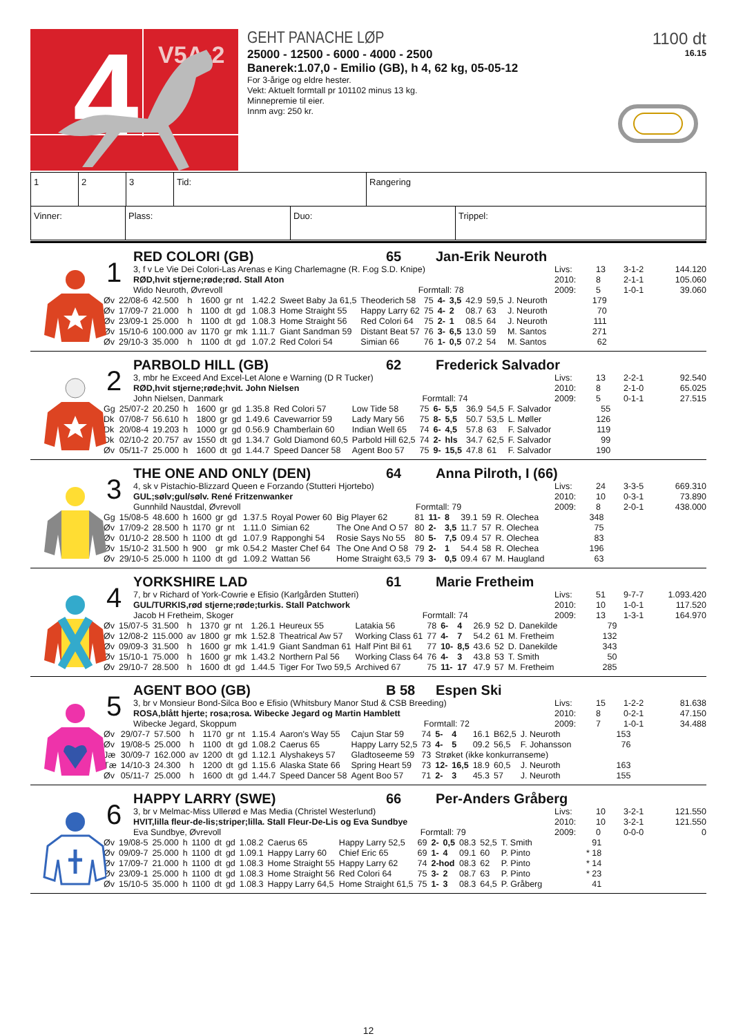4 V5A-2
GEHT PANACHE LØP
25000 - 12500 - 6000 - 4000 - 2500
Banerek:1.07,0 - Emilio (GB), h 4, 62 kg, 05-05-12
For 3-årige og eldre hester.
Vekt: Aktuelt formtall pr 101102 minus 13 kg.
Minnepremie til eier.
Innm avg: 250 kr.
1100 dt
16.15
| 1 | 2 | 3 | Tid: | Rangering |
| Vinner: | Plass: | Duo: | Trippel: |
1
RED COLORI (GB) 65 Jan-Erik Neuroth
3, f v Le Vie Dei Colori-Las Arenas e King Charlemagne (R. F.og S.D. Knipe)
RØD,hvit stjerne;røde;rød. Stall Aton
Wido Neuroth, Øvrevoll Formtall: 78
Livs:
2010:
2009:
13
8
5
3-1-2
2-1-1
1-0-1
144.120
105.060
39.060
| Øv | 22/08-6 | 42.500 | h | 1600 | gr | nt | 1.42.2 | Sweet Baby Ja 61,5 | Theoderich 58 | 75 | 4- | 3,5 | 42.9 | 59,5 | J. Neuroth | 179 |
| Øv | 17/09-7 | 21.000 | h | 1100 | dt | gd | 1.08.3 | Home Straight 55 | Happy Larry 62 | 75 | 4- | 2 | 08.7 | 63 | J. Neuroth | 70 |
| Øv | 23/09-1 | 25.000 | h | 1100 | dt | gd | 1.08.3 | Home Straight 56 | Red Colori 64 | 75 | 2- | 1 | 08.5 | 64 | J. Neuroth | 111 |
| Øv | 15/10-6 | 100.000 | av | 1170 | gr | mk | 1.11.7 | Giant Sandman 59 | Distant Beat 57 | 76 | 3- | 6,5 | 13.0 | 59 | M. Santos | 271 |
| Øv | 29/10-3 | 35.000 | h | 1100 | dt | gd | 1.07.2 | Red Colori 54 | Simian 66 | 76 | 1- | 0,5 | 07.2 | 54 | M. Santos | 62 |
2
PARBOLD HILL (GB) 62 Frederick Salvador
3, mbr he Exceed And Excel-Let Alone e Warning (D R Tucker)
RØD,hvit stjerne;røde;hvit. John Nielsen
John Nielsen, Danmark Formtall: 74
Livs:
2010:
2009:
13
8
5
2-2-1
2-1-0
0-1-1
92.540
65.025
27.515
| Gg | 25/07-2 | 20.250 | h | 1600 | gr | gd | 1.35.8 | Red Colori 57 | Low Tide 58 | 75 | 6- | 5,5 | 36.9 | 54,5 | F. Salvador | 55 |
| Dk | 07/08-7 | 56.610 | h | 1800 | gr | gd | 1.49.6 | Cavewarrior 59 | Lady Mary 56 | 75 | 8- | 5,5 | 50.7 | 53,5 | L. Møller | 126 |
| Dk | 20/08-4 | 19.203 | h | 1000 | gr | gd | 0.56.9 | Chamberlain 60 | Indian Well 65 | 74 | 6- | 4,5 | 57.8 | 63 | F. Salvador | 119 |
| Dk | 02/10-2 | 20.757 | av | 1550 | dt | gd | 1.34.7 | Gold Diamond 60,5 | Parbold Hill 62,5 | 74 | 2- | hls | 34.7 | 62,5 | F. Salvador | 99 |
| Øv | 05/11-7 | 25.000 | h | 1600 | dt | gd | 1.44.7 | Speed Dancer 58 | Agent Boo 57 | 75 | 9- | 15,5 | 47.8 | 61 | F. Salvador | 190 |
3
THE ONE AND ONLY (DEN) 64 Anna Pilroth, I (66)
4, sk v Pistachio-Blizzard Queen e Forzando (Stutteri Hjortebo)
GUL;sølv;gul/sølv. René Fritzenwanker
Gunnhild Naustdal, Øvrevoll Formtall: 79
Livs:
2010:
2009:
24
10
8
3-3-5
0-3-1
2-0-1
669.310
73.890
438.000
| Gg | 15/08-5 | 48.600 | h | 1600 | gr | gd | 1.37.5 | Royal Power 60 | Big Player 62 | 81 | 11- | 8 | 39.1 | 59 | R. Olechea | 348 |
| Øv | 17/09-2 | 28.500 | h | 1170 | gr | nt | 1.11.0 | Simian 62 | The One And O 57 | 80 | 2- | 3,5 | 11.7 | 57 | R. Olechea | 75 |
| Øv | 01/10-2 | 28.500 | h | 1100 | dt | gd | 1.07.9 | Rapponghi 54 | Rosie Says No 55 | 80 | 5- | 7,5 | 09.4 | 57 | R. Olechea | 83 |
| Øv | 15/10-2 | 31.500 | h | 900 | gr | mk | 0.54.2 | Master Chef 64 | The One And O 58 | 79 | 2- | 1 | 54.4 | 58 | R. Olechea | 196 |
| Øv | 29/10-5 | 25.000 | h | 1100 | dt | gd | 1.09.2 | Wattan 56 | Home Straight 63,5 | 79 | 3- | 0,5 | 09.4 | 67 | M. Haugland | 63 |
4
YORKSHIRE LAD 61 Marie Fretheim
7, br v Richard of York-Cowrie e Efisio (Karlgården Stutteri)
GUL/TURKIS,rød stjerne;røde;turkis. Stall Patchwork
Jacob H Fretheim, Skoger Formtall: 74
Livs:
2010:
2009:
51
10
13
9-7-7
1-0-1
1-3-1
1.093.420
117.520
164.970
| Øv | 15/07-5 | 31.500 | h | 1370 | gr | nt | 1.26.1 | Heureux 55 | Latakia 56 | 78 | 6- | 4 | 26.9 | 52 | D. Danekilde | 79 |
| Øv | 12/08-2 | 115.000 | av | 1800 | gr | mk | 1.52.8 | Theatrical Aw 57 | Working Class 61 | 77 | 4- | 7 | 54.2 | 61 | M. Fretheim | 132 |
| Øv | 09/09-3 | 31.500 | h | 1600 | gr | mk | 1.41.9 | Giant Sandman 61 | Half Pint Bil 61 | 77 | 10- | 8,5 | 43.6 | 52 | D. Danekilde | 343 |
| Øv | 15/10-1 | 75.000 | h | 1600 | gr | mk | 1.43.2 | Northern Pal 56 | Working Class 64 | 76 | 4- | 3 | 43.8 | 53 | T. Smith | 50 |
| Øv | 29/10-7 | 28.500 | h | 1600 | dt | gd | 1.44.5 | Tiger For Two 59,5 | Archived 67 | 75 | 11- | 17 | 47.9 | 57 | M. Fretheim | 285 |
5
AGENT BOO (GB) B 58 Espen Ski
3, br v Monsieur Bond-Silca Boo e Efisio (Whitsbury Manor Stud & CSB Breeding)
ROSA,blått hjerte; rosa;rosa. Wibecke Jegard og Martin Hamblett
Wibecke Jegard, Skoppum Formtall: 72
Livs:
2010:
2009:
15
8
7
1-2-2
0-2-1
1-0-1
81.638
47.150
34.488
| Øv | 29/07-7 | 57.500 | h | 1170 | gr | nt | 1.15.4 | Aaron's Way 55 | Cajun Star 59 | 74 | 5- | 4 | 16.1 | B62,5 | J. Neuroth | 153 |
| Øv | 19/08-5 | 25.000 | h | 1100 | dt | gd | 1.08.2 | Caerus 65 | Happy Larry 52,5 | 73 | 4- | 5 | 09.2 | 56,5 | F. Johansson | 76 |
| Jæ | 30/09-7 | 162.000 | av | 1200 | dt | gd | 1.12.1 | Alyshakeys 57 | Gladtoseeme 59 | 73 | Strøket (ikke konkurranseme) | | | | | |
| Tæ | 14/10-3 | 24.300 | h | 1200 | dt | gd | 1.15.6 | Alaska State 66 | Spring Heart 59 | 73 | 12- | 16,5 | 18.9 | 60,5 | J. Neuroth | 163 |
| Øv | 05/11-7 | 25.000 | h | 1600 | dt | gd | 1.44.7 | Speed Dancer 58 | Agent Boo 57 | 71 | 2- | 3 | 45.3 | 57 | J. Neuroth | 155 |
6
HAPPY LARRY (SWE) 66 Per-Anders Gråberg
3, br v Melmac-Miss Ullerød e Mas Media (Christel Westerlund)
HVIT,lilla fleur-de-lis;striper;lilla. Stall Fleur-De-Lis og Eva Sundbye
Eva Sundbye, Øvrevoll Formtall: 79
Livs:
2010:
2009:
10
10
0
3-2-1
3-2-1
0-0-0
121.550
121.550
0
| Øv | 19/08-5 | 25.000 | h | 1100 | dt | gd | 1.08.2 | Caerus 65 | Happy Larry 52,5 | 69 | 2- | 0,5 | 08.3 | 52,5 | T. Smith | 91 |
| Øv | 09/09-7 | 25.000 | h | 1100 | dt | gd | 1.09.1 | Happy Larry 60 | Chief Eric 65 | 69 | 1- | 4 | 09.1 | 60 | P. Pinto | * 18 |
| Øv | 17/09-7 | 21.000 | h | 1100 | dt | gd | 1.08.3 | Home Straight 55 | Happy Larry 62 | 74 | 2-hod | | 08.3 | 62 | P. Pinto | * 14 |
| Øv | 23/09-1 | 25.000 | h | 1100 | dt | gd | 1.08.3 | Home Straight 56 | Red Colori 64 | 75 | 3- | 2 | 08.7 | 63 | P. Pinto | * 23 |
| Øv | 15/10-5 | 35.000 | h | 1100 | dt | gd | 1.08.3 | Happy Larry 64,5 | Home Straight 61,5 | 75 | 1- | 3 | 08.3 | 64,5 | P. Gråberg | 41 |
12